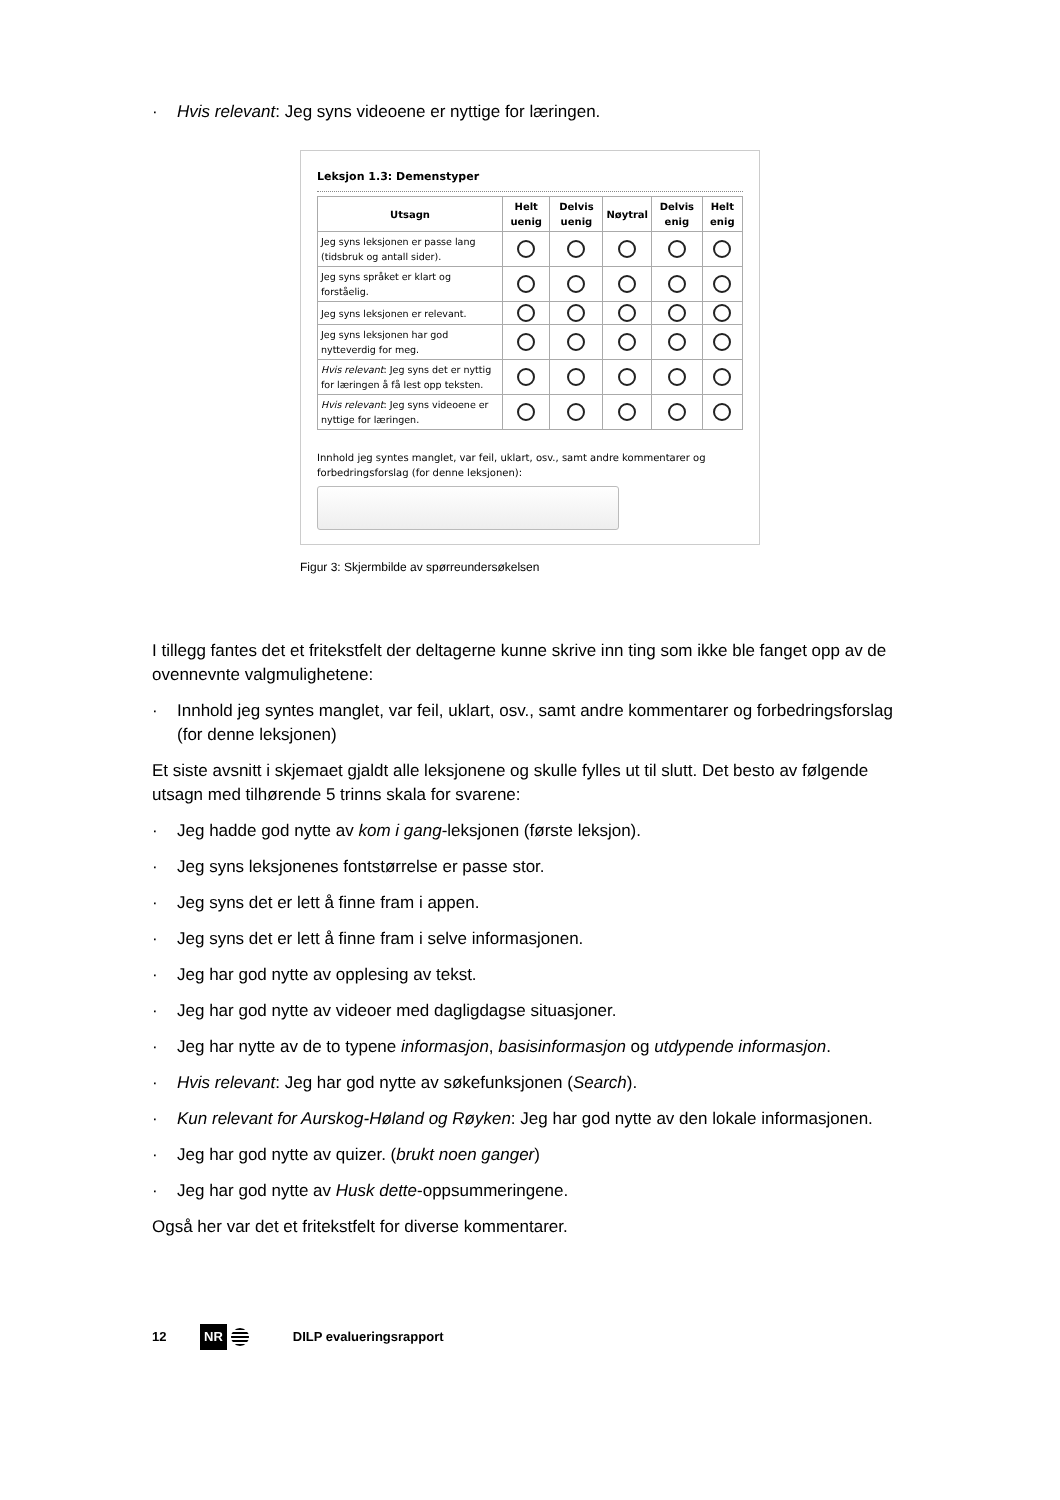· Hvis relevant: Jeg syns videoene er nyttige for læringen.
Leksjon 1.3: Demenstyper
| Utsagn | Helt uenig | Delvis uenig | Nøytral | Delvis enig | Helt enig |
| --- | --- | --- | --- | --- | --- |
| Jeg syns leksjonen er passe lang (tidsbruk og antall sider). | | | | | |
| Jeg syns språket er klart og forståelig. | | | | | |
| Jeg syns leksjonen er relevant. | | | | | |
| Jeg syns leksjonen har god nytteverdig for meg. | | | | | |
| Hvis relevant : Jeg syns det er nyttig for læringen å få lest opp teksten. | | | | | |
| Hvis relevant : Jeg syns videoene er nyttige for læringen. | | | | | |
Innhold jeg syntes manglet, var feil, uklart, osv., samt andre kommentarer og forbedringsforslag (for denne leksjonen):
Figur 3: Skjermbilde av spørreundersøkelsen
I tillegg fantes det et fritekstfelt der deltagerne kunne skrive inn ting som ikke ble fanget opp av de ovennevnte valgmulighetene:
· Innhold jeg syntes manglet, var feil, uklart, osv., samt andre kommentarer og forbedringsforslag (for denne leksjonen)
Et siste avsnitt i skjemaet gjaldt alle leksjonene og skulle fylles ut til slutt. Det besto av følgende utsagn med tilhørende 5 trinns skala for svarene:
· Jeg hadde god nytte av kom i gang-leksjonen (første leksjon).
· Jeg syns leksjonenes fontstørrelse er passe stor.
· Jeg syns det er lett å finne fram i appen.
· Jeg syns det er lett å finne fram i selve informasjonen.
· Jeg har god nytte av opplesing av tekst.
· Jeg har god nytte av videoer med dagligdagse situasjoner.
· Jeg har nytte av de to typene informasjon, basisinformasjon og utdypende informasjon.
· Hvis relevant: Jeg har god nytte av søkefunksjonen (Search).
· Kun relevant for Aurskog-Høland og Røyken: Jeg har god nytte av den lokale informasjonen.
· Jeg har god nytte av quizer. (brukt noen ganger)
· Jeg har god nytte av Husk dette-oppsummeringene.
Også her var det et fritekstfelt for diverse kommentarer.
12 NR DILP evalueringsrapport